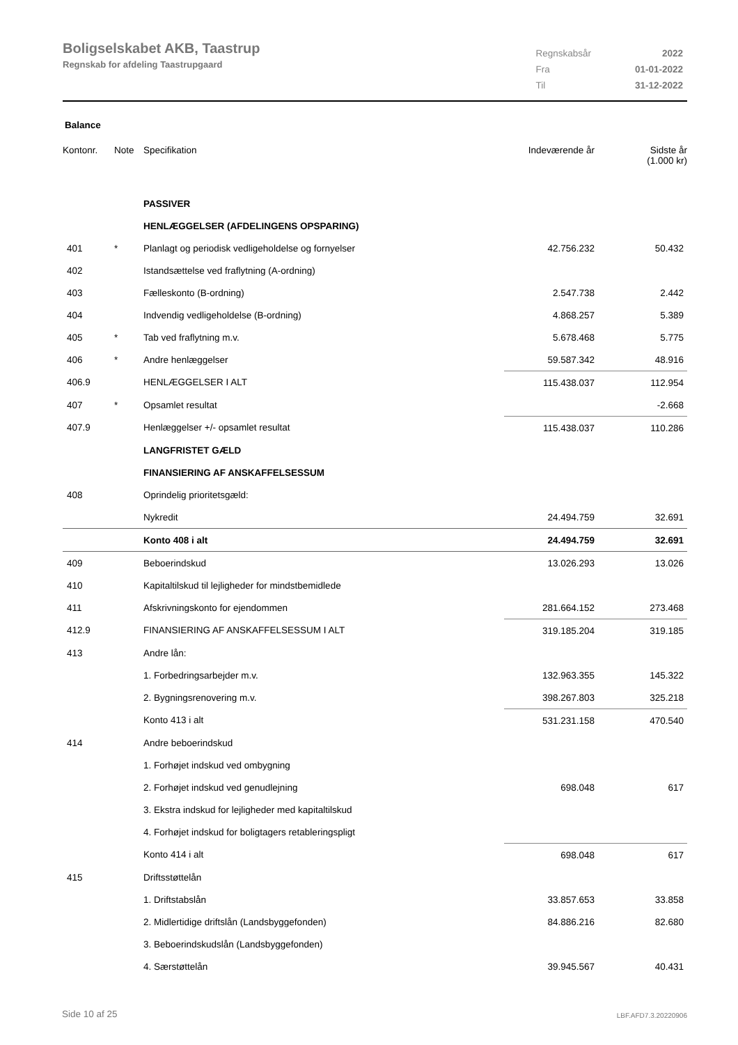Boligselskabet AKB, Taastrup
Regnskab for afdeling Taastrupgaard
| Regnskabsår | 2022 |
| Fra | 01-01-2022 |
| Til | 31-12-2022 |
Balance
| Kontonr. | Note | Specifikation | Indeværende år | Sidste år (1.000 kr) |
| --- | --- | --- | --- | --- |
| | | PASSIVER | | |
| | | HENLÆGGELSER (AFDELINGENS OPSPARING) | | |
| 401 | * | Planlagt og periodisk vedligeholdelse og fornyelser | 42.756.232 | 50.432 |
| 402 | | Istandsættelse ved fraflytning (A-ordning) | | |
| 403 | | Fælleskonto (B-ordning) | 2.547.738 | 2.442 |
| 404 | | Indvendig vedligeholdelse (B-ordning) | 4.868.257 | 5.389 |
| 405 | * | Tab ved fraflytning m.v. | 5.678.468 | 5.775 |
| 406 | * | Andre henlæggelser | 59.587.342 | 48.916 |
| 406.9 | | HENLÆGGELSER I ALT | 115.438.037 | 112.954 |
| 407 | * | Opsamlet resultat | | -2.668 |
| 407.9 | | Henlæggelser +/- opsamlet resultat | 115.438.037 | 110.286 |
| | | LANGFRISTET GÆLD | | |
| | | FINANSIERING AF ANSKAFFELSESSUM | | |
| 408 | | Oprindelig prioritetsgæld: | | |
| | | Nykredit | 24.494.759 | 32.691 |
| | | Konto 408 i alt | 24.494.759 | 32.691 |
| 409 | | Beboerindskud | 13.026.293 | 13.026 |
| 410 | | Kapitaltilskud til lejligheder for mindstbemidlede | | |
| 411 | | Afskrivningskonto for ejendommen | 281.664.152 | 273.468 |
| 412.9 | | FINANSIERING AF ANSKAFFELSESSUM I ALT | 319.185.204 | 319.185 |
| 413 | | Andre lån: | | |
| | | 1. Forbedringsarbejder m.v. | 132.963.355 | 145.322 |
| | | 2. Bygningsrenovering m.v. | 398.267.803 | 325.218 |
| | | Konto 413 i alt | 531.231.158 | 470.540 |
| 414 | | Andre beboerindskud | | |
| | | 1. Forhøjet indskud ved ombygning | | |
| | | 2. Forhøjet indskud ved genudlejning | 698.048 | 617 |
| | | 3. Ekstra indskud for lejligheder med kapitaltilskud | | |
| | | 4. Forhøjet indskud for boligtagers retableringspligt | | |
| | | Konto 414 i alt | 698.048 | 617 |
| 415 | | Driftsstøttelån | | |
| | | 1. Driftstabslån | 33.857.653 | 33.858 |
| | | 2. Midlertidige driftslån (Landsbyggefonden) | 84.886.216 | 82.680 |
| | | 3. Beboerindskudslån (Landsbyggefonden) | | |
| | | 4. Særstøttelån | 39.945.567 | 40.431 |
Side 10 af 25 LBF.AFD7.3.20220906